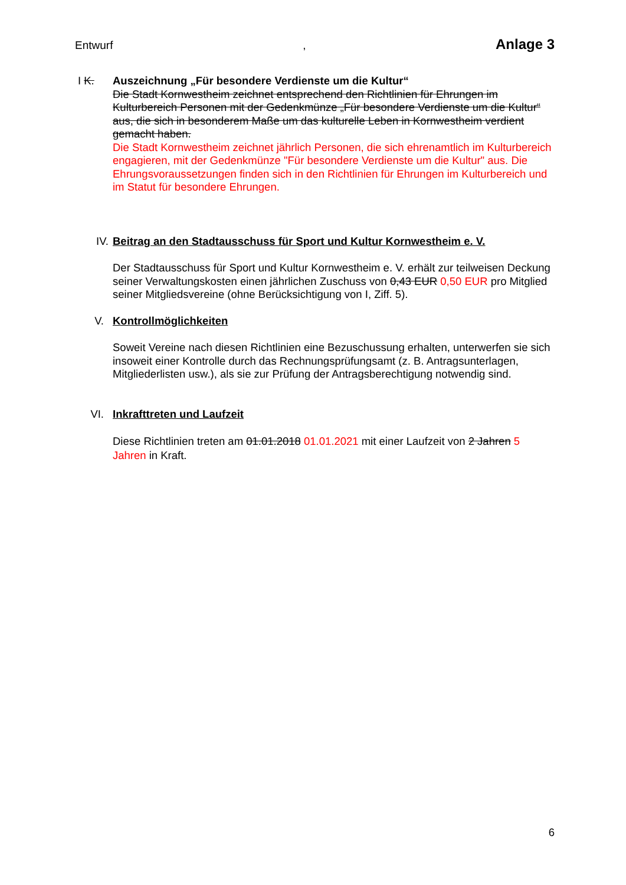Entwurf, Anlage 3
I K.
Auszeichnung „Für besondere Verdienste um die Kultur“
Die Stadt Kornwestheim zeichnet entsprechend den Richtlinien für Ehrungen im Kulturbereich Personen mit der Gedenkmünze „Für besondere Verdienste um die Kultur“ aus, die sich in besonderem Maße um das kulturelle Leben in Kornwestheim verdient gemacht haben.
Die Stadt Kornwestheim zeichnet jährlich Personen, die sich ehrenamtlich im Kulturbereich engagieren, mit der Gedenkmünze "Für besondere Verdienste um die Kultur" aus. Die Ehrungsvoraussetzungen finden sich in den Richtlinien für Ehrungen im Kulturbereich und im Statut für besondere Ehrungen.
IV.
Beitrag an den Stadtausschuss für Sport und Kultur Kornwestheim e. V.
Der Stadtausschuss für Sport und Kultur Kornwestheim e. V. erhält zur teilweisen Deckung seiner Verwaltungskosten einen jährlichen Zuschuss von 0,43 EUR 0,50 EUR pro Mitglied seiner Mitgliedsvereine (ohne Berücksichtigung von I, Ziff. 5).
V.
Kontrollmöglichkeiten
Soweit Vereine nach diesen Richtlinien eine Bezuschussung erhalten, unterwerfen sie sich insoweit einer Kontrolle durch das Rechnungsprüfungsamt (z. B. Antragsunterlagen, Mitgliederlisten usw.), als sie zur Prüfung der Antragsberechtigung notwendig sind.
VI.
Inkrafttreten und Laufzeit
Diese Richtlinien treten am 01.01.2018 01.01.2021 mit einer Laufzeit von 2 Jahren 5 Jahren in Kraft.
6